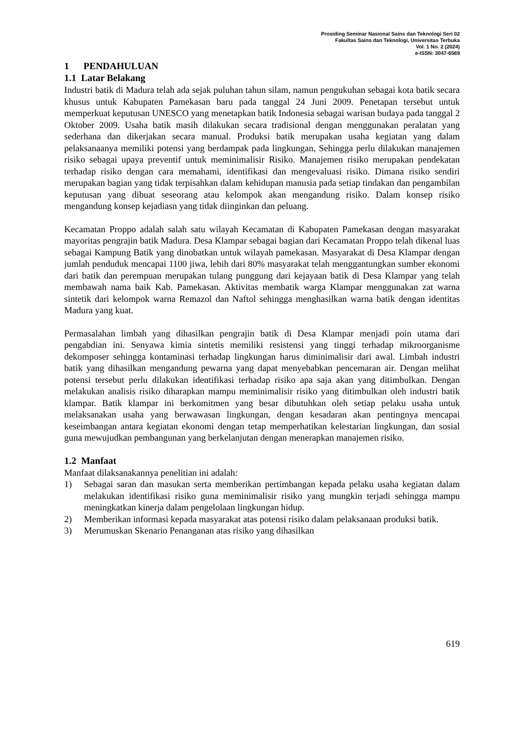Prosiding Seminar Nasional Sains dan Teknologi Seri 02
Fakultas Sains dan Teknologi, Universitas Terbuka
Vol. 1 No. 2 (2024)
e-ISSN: 3047-6569
1 PENDAHULUAN
1.1 Latar Belakang
Industri batik di Madura telah ada sejak puluhan tahun silam, namun pengukuhan sebagai kota batik secara khusus untuk Kabupaten Pamekasan baru pada tanggal 24 Juni 2009. Penetapan tersebut untuk memperkuat keputusan UNESCO yang menetapkan batik Indonesia sebagai warisan budaya pada tanggal 2 Oktober 2009. Usaha batik masih dilakukan secara tradisional dengan menggunakan peralatan yang sederhana dan dikerjakan secara manual. Produksi batik merupakan usaha kegiatan yang dalam pelaksanaanya memiliki potensi yang berdampak pada lingkungan, Sehingga perlu dilakukan manajemen risiko sebagai upaya preventif untuk meminimalisir Risiko. Manajemen risiko merupakan pendekatan terhadap risiko dengan cara memahami, identifikasi dan mengevaluasi risiko. Dimana risiko sendiri merupakan bagian yang tidak terpisahkan dalam kehidupan manusia pada setiap tindakan dan pengambilan keputusan yang dibuat seseorang atau kelompok akan mengandung risiko. Dalam konsep risiko mengandung konsep kejadiasn yang tidak diinginkan dan peluang.
Kecamatan Proppo adalah salah satu wilayah Kecamatan di Kabupaten Pamekasan dengan masyarakat mayoritas pengrajin batik Madura. Desa Klampar sebagai bagian dari Kecamatan Proppo telah dikenal luas sebagai Kampung Batik yang dinobatkan untuk wilayah pamekasan. Masyarakat di Desa Klampar dengan jumlah penduduk mencapai 1100 jiwa, lebih dari 80% masyarakat telah menggantungkan sumber ekonomi dari batik dan perempuan merupakan tulang punggung dari kejayaan batik di Desa Klampar yang telah membawah nama baik Kab. Pamekasan. Aktivitas membatik warga Klampar menggunakan zat warna sintetik dari kelompok warna Remazol dan Naftol sehingga menghasilkan warna batik dengan identitas Madura yang kuat.
Permasalahan limbah yang dihasilkan pengrajin batik di Desa Klampar menjadi poin utama dari pengabdian ini. Senyawa kimia sintetis memiliki resistensi yang tinggi terhadap mikroorganisme dekomposer sehingga kontaminasi terhadap lingkungan harus diminimalisir dari awal. Limbah industri batik yang dihasilkan mengandung pewarna yang dapat menyebabkan pencemaran air. Dengan melihat potensi tersebut perlu dilakukan identifikasi terhadap risiko apa saja akan yang ditimbulkan. Dengan melakukan analisis risiko diharapkan mampu meminimalisir risiko yang ditimbulkan oleh industri batik klampar. Batik klampar ini berkomitmen yang besar dibutuhkan oleh setiap pelaku usaha untuk melaksanakan usaha yang berwawasan lingkungan, dengan kesadaran akan pentingnya mencapai keseimbangan antara kegiatan ekonomi dengan tetap memperhatikan kelestarian lingkungan, dan sosial guna mewujudkan pembangunan yang berkelanjutan dengan menerapkan manajemen risiko.
1.2 Manfaat
Manfaat dilaksanakannya penelitian ini adalah:
1) Sebagai saran dan masukan serta memberikan pertimbangan kepada pelaku usaha kegiatan dalam melakukan identifikasi risiko guna meminimalisir risiko yang mungkin terjadi sehingga mampu meningkatkan kinerja dalam pengelolaan lingkungan hidup.
2) Memberikan informasi kepada masyarakat atas potensi risiko dalam pelaksanaan produksi batik.
3) Merumuskan Skenario Penanganan atas risiko yang dihasilkan
619